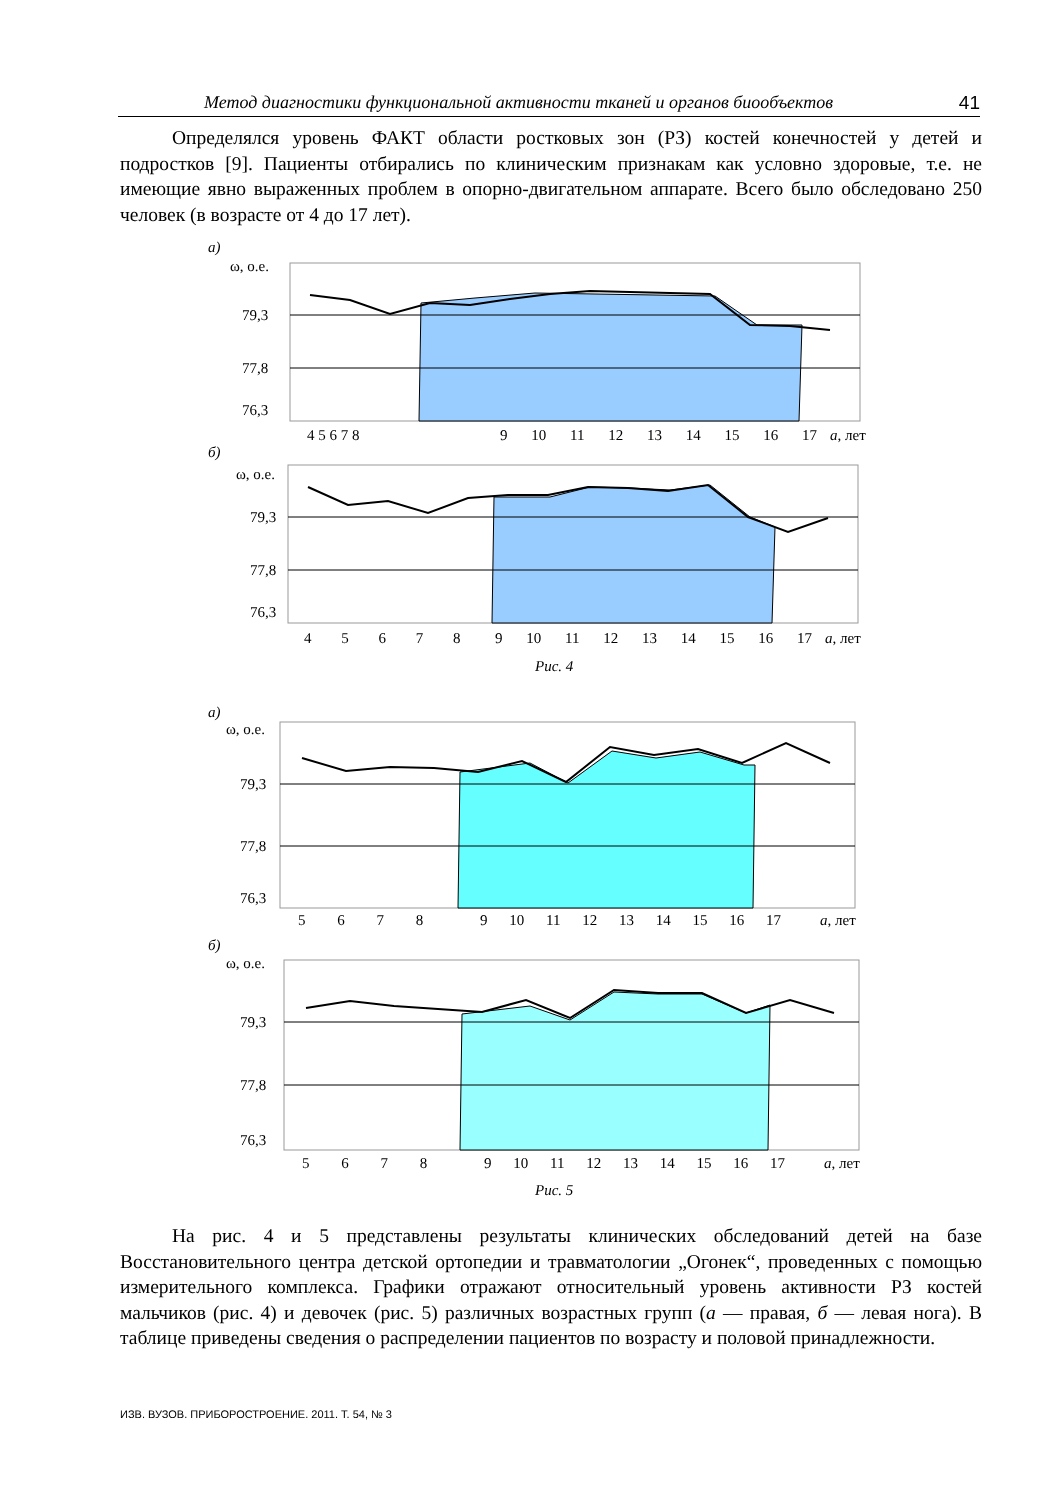Метод диагностики функциональной активности тканей и органов биообъектов 41
Определялся уровень ФАКТ области ростковых зон (РЗ) костей конечностей у детей и подростков [9]. Пациенты отбирались по клиническим признакам как условно здоровые, т.е. не имеющие явно выраженных проблем в опорно-двигательном аппарате. Всего было обследовано 250 человек (в возрасте от 4 до 17 лет).
а)
ω, о.е.
79,3
77,8
76,3
4 5 6 7 8
.
x
9 10 11 12 13 14 15 16 17
а, лет
б)
ω, о.е.
79,3
77,8
76,3
4 5 6 7 8
9 10 11 12 13 14 15 16 17
а, лет
Рис. 4
а)
ω, о.е.
79,3
77,8
76,3
5 6 7 8
9 10 11 12 13 14 15 16 17
а, лет
б)
ω, о.е.
79,3
77,8
76,3
5 6 7 8
9 10 11 12 13 14 15 16 17
а, лет
Рис. 5
На рис. 4 и 5 представлены результаты клинических обследований детей на базе Восстановительного центра детской ортопедии и травматологии „Огонек“, проведенных с помощью измерительного комплекса. Графики отражают относительный уровень активности РЗ костей мальчиков (рис. 4) и девочек (рис. 5) различных возрастных групп (а — правая, б — левая нога). В таблице приведены сведения о распределении пациентов по возрасту и половой принадлежности.
ИЗВ. ВУЗОВ. ПРИБОРОСТРОЕНИЕ. 2011. Т. 54, № 3